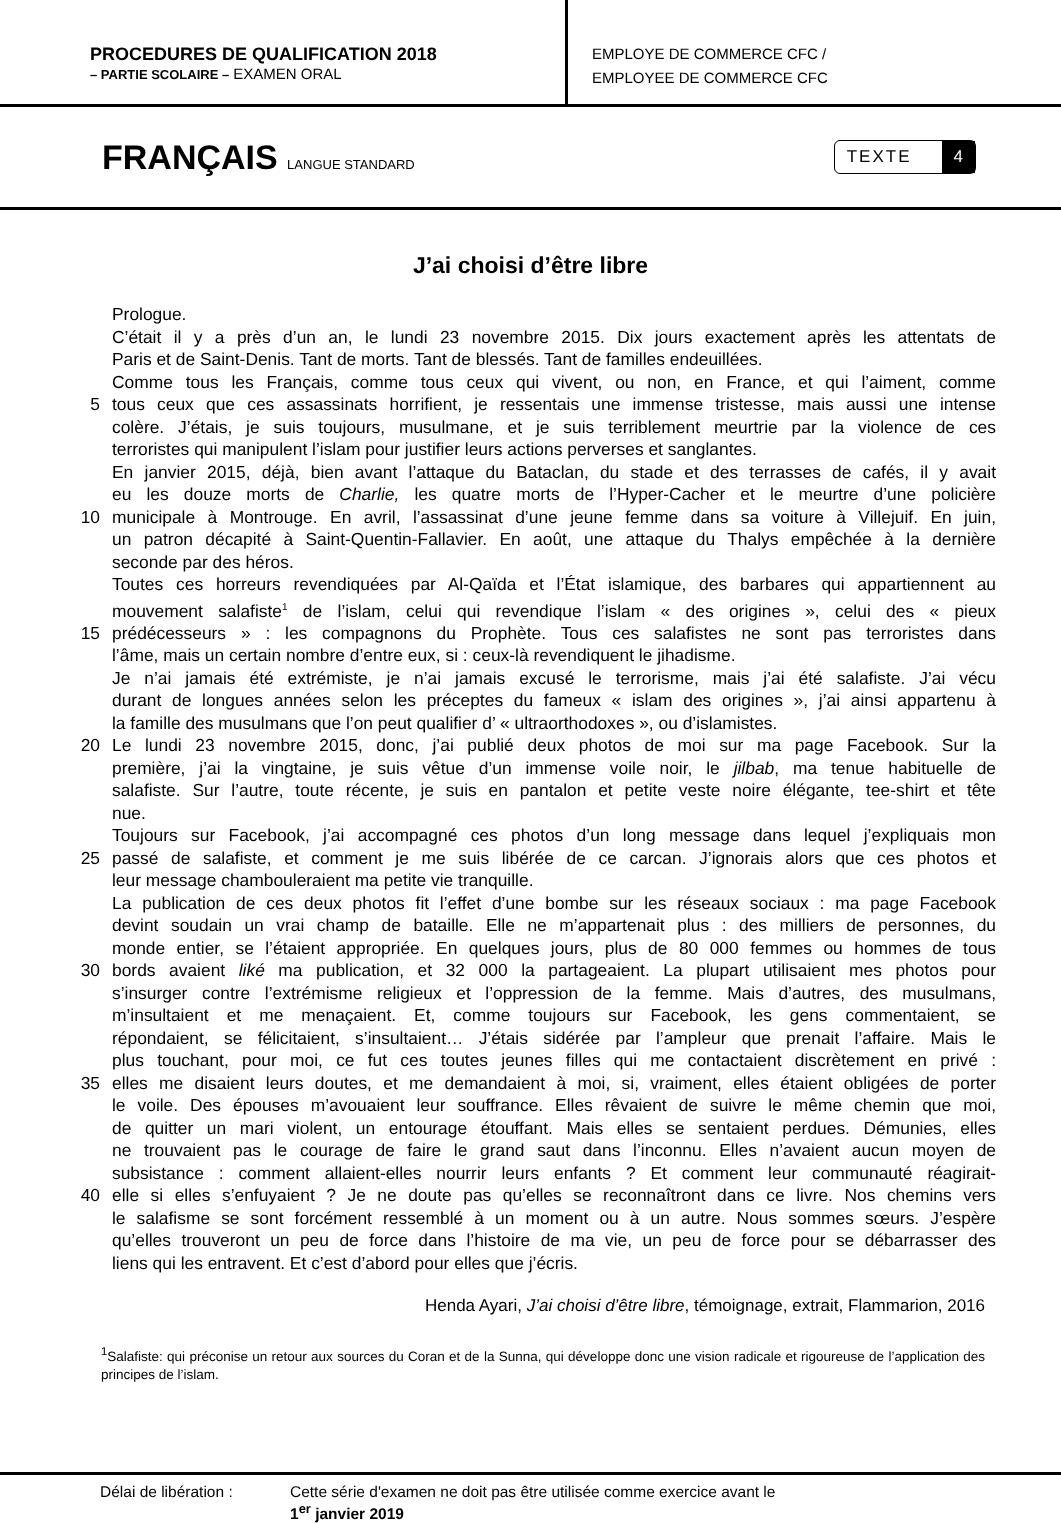PROCEDURES DE QUALIFICATION 2018
– PARTIE SCOLAIRE – EXAMEN ORAL
EMPLOYE DE COMMERCE CFC /
EMPLOYEE DE COMMERCE CFC
FRANÇAIS LANGUE STANDARD
TEXTE 4
J’ai choisi d’être libre
Prologue.
C’était il y a près d’un an, le lundi 23 novembre 2015. Dix jours exactement après les attentats de
Paris et de Saint-Denis. Tant de morts. Tant de blessés. Tant de familles endeuillées.
Comme tous les Français, comme tous ceux qui vivent, ou non, en France, et qui l’aiment, comme
5 tous ceux que ces assassinats horrifient, je ressentais une immense tristesse, mais aussi une intense
colère. J’étais, je suis toujours, musulmane, et je suis terriblement meurtrie par la violence de ces
terroristes qui manipulent l’islam pour justifier leurs actions perverses et sanglantes.
En janvier 2015, déjà, bien avant l’attaque du Bataclan, du stade et des terrasses de cafés, il y avait
eu les douze morts de Charlie, les quatre morts de l’Hyper-Cacher et le meurtre d’une policière
10 municipale à Montrouge. En avril, l’assassinat d’une jeune femme dans sa voiture à Villejuif. En juin,
un patron décapité à Saint-Quentin-Fallavier. En août, une attaque du Thalys empêchée à la dernière
seconde par des héros.
Toutes ces horreurs revendiquées par Al-Qaïda et l’État islamique, des barbares qui appartiennent au
mouvement salafiste<sup>1</sup> de l’islam, celui qui revendique l’islam « des origines », celui des « pieux
15 prédécesseurs » : les compagnons du Prophète. Tous ces salafistes ne sont pas terroristes dans
l’âme, mais un certain nombre d’entre eux, si : ceux-là revendiquent le jihadisme.
Je n’ai jamais été extrémiste, je n’ai jamais excusé le terrorisme, mais j’ai été salafiste. J’ai vécu
durant de longues années selon les préceptes du fameux « islam des origines », j’ai ainsi appartenu à
la famille des musulmans que l’on peut qualifier d’ « ultraorthodoxes », ou d’islamistes.
20 Le lundi 23 novembre 2015, donc, j’ai publié deux photos de moi sur ma page Facebook. Sur la
première, j’ai la vingtaine, je suis vêtue d’un immense voile noir, le jilbab, ma tenue habituelle de
salafiste. Sur l’autre, toute récente, je suis en pantalon et petite veste noire élégante, tee-shirt et tête
nue.
Toujours sur Facebook, j’ai accompagné ces photos d’un long message dans lequel j’expliquais mon
25 passé de salafiste, et comment je me suis libérée de ce carcan. J’ignorais alors que ces photos et
leur message chambouleraient ma petite vie tranquille.
La publication de ces deux photos fit l’effet d’une bombe sur les réseaux sociaux : ma page Facebook
devint soudain un vrai champ de bataille. Elle ne m’appartenait plus : des milliers de personnes, du
monde entier, se l’étaient appropriée. En quelques jours, plus de 80 000 femmes ou hommes de tous
30 bords avaient liké ma publication, et 32 000 la partageaient. La plupart utilisaient mes photos pour
s’insurger contre l’extrémisme religieux et l’oppression de la femme. Mais d’autres, des musulmans,
m’insultaient et me menaçaient. Et, comme toujours sur Facebook, les gens commentaient, se
répondaient, se félicitaient, s’insultaient… J’étais sidérée par l’ampleur que prenait l’affaire. Mais le
plus touchant, pour moi, ce fut ces toutes jeunes filles qui me contactaient discrètement en privé :
35 elles me disaient leurs doutes, et me demandaient à moi, si, vraiment, elles étaient obligées de porter
le voile. Des épouses m’avouaient leur souffrance. Elles rêvaient de suivre le même chemin que moi,
de quitter un mari violent, un entourage étouffant. Mais elles se sentaient perdues. Démunies, elles
ne trouvaient pas le courage de faire le grand saut dans l’inconnu. Elles n’avaient aucun moyen de
subsistance : comment allaient-elles nourrir leurs enfants ? Et comment leur communauté réagirait-
40 elle si elles s’enfuyaient ? Je ne doute pas qu’elles se reconnaîtront dans ce livre. Nos chemins vers
le salafisme se sont forcément ressemblé à un moment ou à un autre. Nous sommes sœurs. J’espère
qu’elles trouveront un peu de force dans l’histoire de ma vie, un peu de force pour se débarrasser des
liens qui les entravent. Et c’est d’abord pour elles que j’écris.
Henda Ayari, J’ai choisi d’être libre, témoignage, extrait, Flammarion, 2016
<sup>1</sup> Salafiste: qui préconise un retour aux sources du Coran et de la Sunna, qui développe donc une vision radicale et rigoureuse de l’application des principes de l’islam.
Délai de libération :
Cette série d'examen ne doit pas être utilisée comme exercice avant le
1<sup>er</sup> janvier 2019